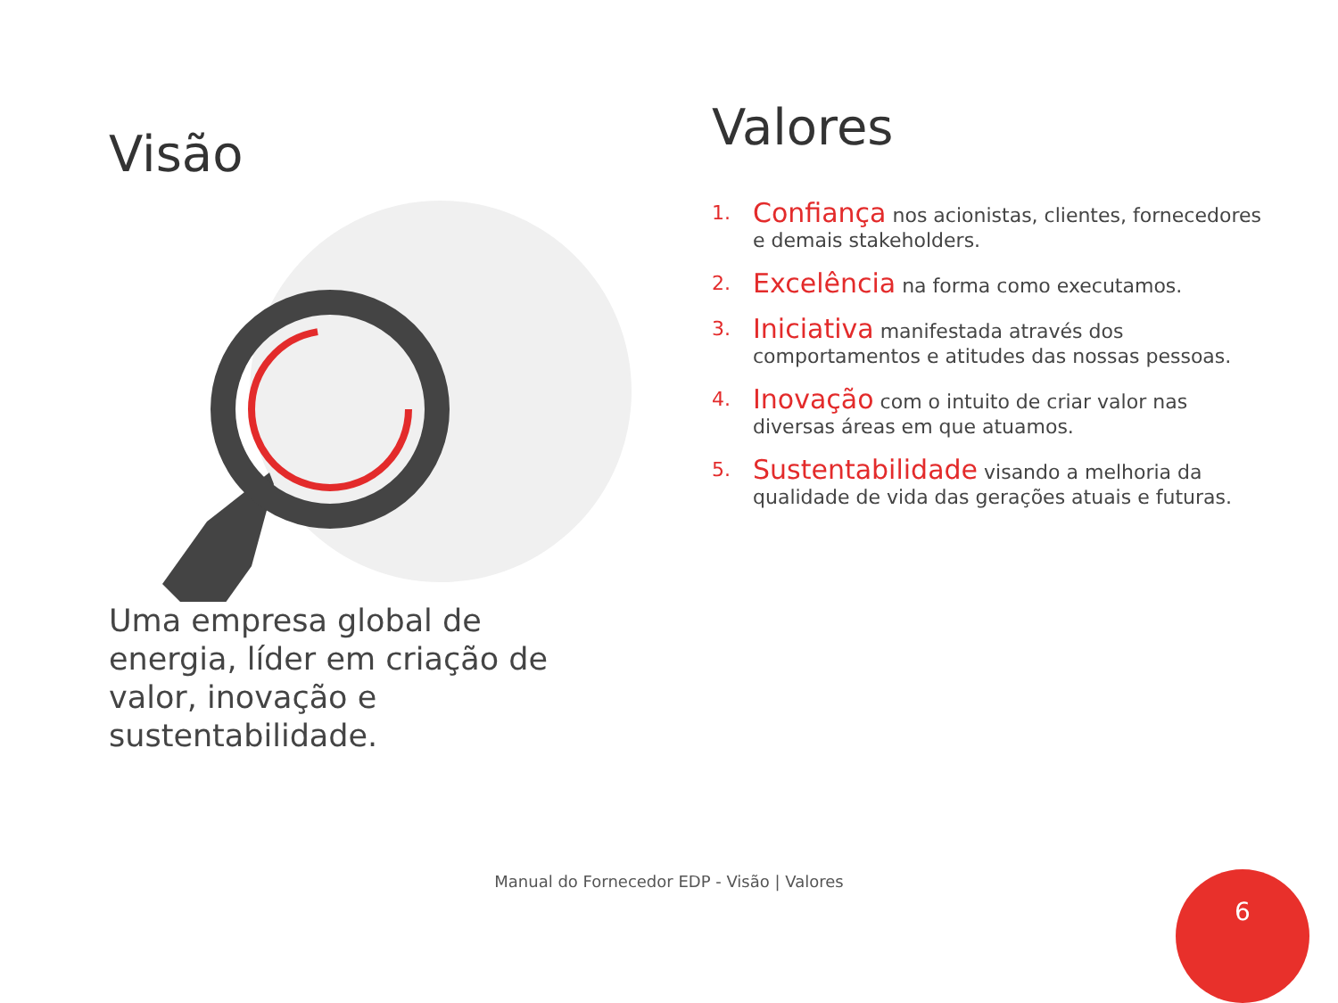Visão
Uma empresa global de energia, líder em criação de valor, inovação e sustentabilidade.
Valores
1. Confiança nos acionistas, clientes, fornecedores e demais stakeholders.
2. Excelência na forma como executamos.
3. Iniciativa manifestada através dos comportamentos e atitudes das nossas pessoas.
4. Inovação com o intuito de criar valor nas diversas áreas em que atuamos.
5. Sustentabilidade visando a melhoria da qualidade de vida das gerações atuais e futuras.
Manual do Fornecedor EDP - Visão | Valores 6